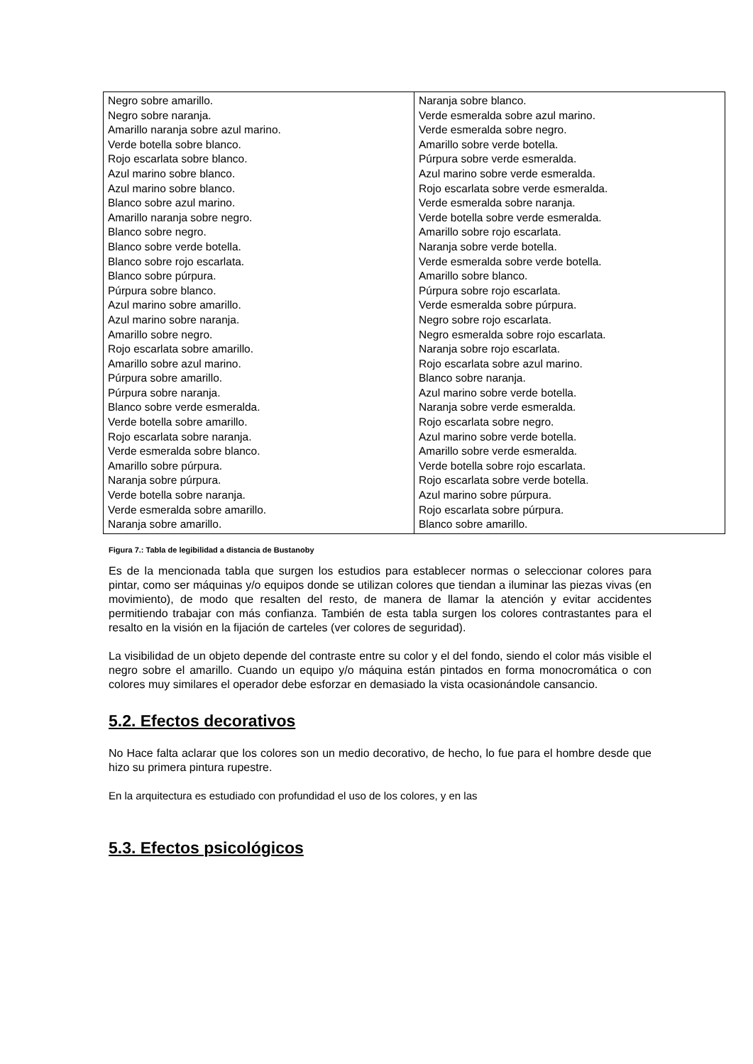| Negro sobre amarillo. Negro sobre naranja. Amarillo naranja sobre azul marino. Verde botella sobre blanco. Rojo escarlata sobre blanco. Azul marino sobre blanco. Azul marino sobre blanco. Blanco sobre azul marino. Amarillo naranja sobre negro. Blanco sobre negro. Blanco sobre verde botella. Blanco sobre rojo escarlata. Blanco sobre púrpura. Púrpura sobre blanco. Azul marino sobre amarillo. Azul marino sobre naranja. Amarillo sobre negro. Rojo escarlata sobre amarillo. Amarillo sobre azul marino. Púrpura sobre amarillo. Púrpura sobre naranja. Blanco sobre verde esmeralda. Verde botella sobre amarillo. Rojo escarlata sobre naranja. Verde esmeralda sobre blanco. Amarillo sobre púrpura. Naranja sobre púrpura. Verde botella sobre naranja. Verde esmeralda sobre amarillo. Naranja sobre amarillo. | Naranja sobre blanco. Verde esmeralda sobre azul marino. Verde esmeralda sobre negro. Amarillo sobre verde botella. Púrpura sobre verde esmeralda. Azul marino sobre verde esmeralda. Rojo escarlata sobre verde esmeralda. Verde esmeralda sobre naranja. Verde botella sobre verde esmeralda. Amarillo sobre rojo escarlata. Naranja sobre verde botella. Verde esmeralda sobre verde botella. Amarillo sobre blanco. Púrpura sobre rojo escarlata. Verde esmeralda sobre púrpura. Negro sobre rojo escarlata. Negro esmeralda sobre rojo escarlata. Naranja sobre rojo escarlata. Rojo escarlata sobre azul marino. Blanco sobre naranja. Azul marino sobre verde botella. Naranja sobre verde esmeralda. Rojo escarlata sobre negro. Azul marino sobre verde botella. Amarillo sobre verde esmeralda. Verde botella sobre rojo escarlata. Rojo escarlata sobre verde botella. Azul marino sobre púrpura. Rojo escarlata sobre púrpura. Blanco sobre amarillo. |
Figura 7.: Tabla de legibilidad a distancia de Bustanoby
Es de la mencionada tabla que surgen los estudios para establecer normas o seleccionar colores para pintar, como ser máquinas y/o equipos donde se utilizan colores que tiendan a iluminar las piezas vivas (en movimiento), de modo que resalten del resto, de manera de llamar la atención y evitar accidentes permitiendo trabajar con más confianza. También de esta tabla surgen los colores contrastantes para el resalto en la visión en la fijación de carteles (ver colores de seguridad).
La visibilidad de un objeto depende del contraste entre su color y el del fondo, siendo el color más visible el negro sobre el amarillo. Cuando un equipo y/o máquina están pintados en forma monocromática o con colores muy similares el operador debe esforzar en demasiado la vista ocasionándole cansancio.
5.2. Efectos decorativos
No Hace falta aclarar que los colores son un medio decorativo, de hecho, lo fue para el hombre desde que hizo su primera pintura rupestre.
En la arquitectura es estudiado con profundidad el uso de los colores, y en las
5.3. Efectos psicológicos